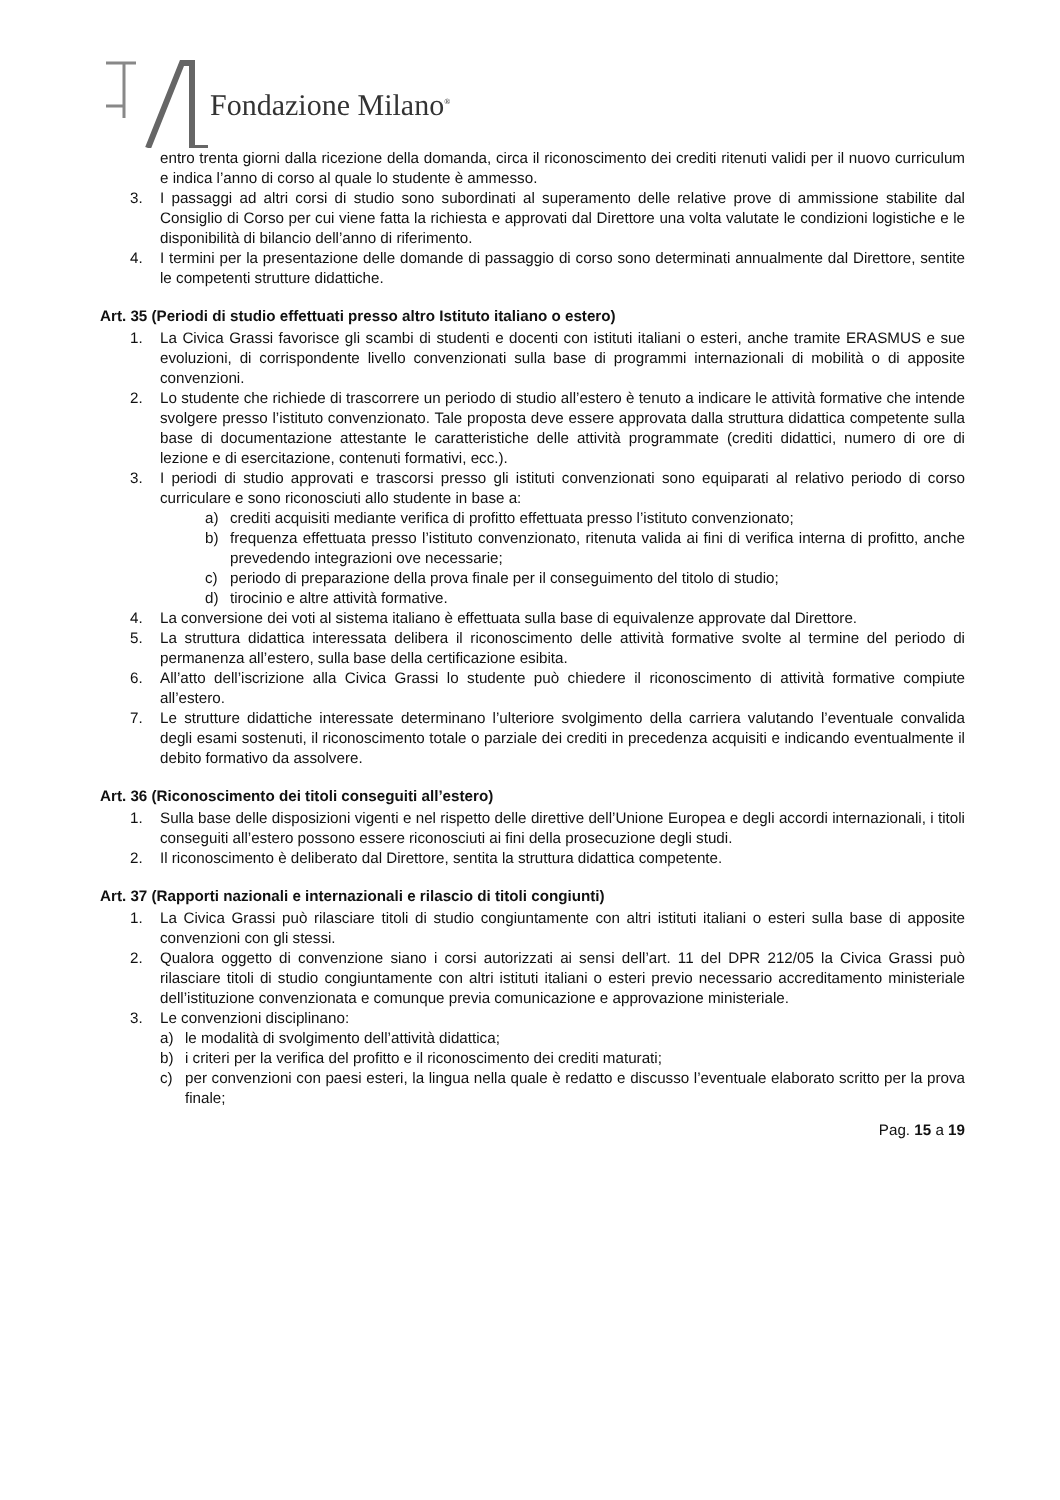Fondazione Milano<sup>®</sup>
entro trenta giorni dalla ricezione della domanda, circa il riconoscimento dei crediti ritenuti validi per il nuovo curriculum e indica l’anno di corso al quale lo studente è ammesso.
3. I passaggi ad altri corsi di studio sono subordinati al superamento delle relative prove di ammissione stabilite dal Consiglio di Corso per cui viene fatta la richiesta e approvati dal Direttore una volta valutate le condizioni logistiche e le disponibilità di bilancio dell’anno di riferimento.
4. I termini per la presentazione delle domande di passaggio di corso sono determinati annualmente dal Direttore, sentite le competenti strutture didattiche.
Art. 35 (Periodi di studio effettuati presso altro Istituto italiano o estero)
1. La Civica Grassi favorisce gli scambi di studenti e docenti con istituti italiani o esteri, anche tramite ERASMUS e sue evoluzioni, di corrispondente livello convenzionati sulla base di programmi internazionali di mobilità o di apposite convenzioni.
2. Lo studente che richiede di trascorrere un periodo di studio all’estero è tenuto a indicare le attività formative che intende svolgere presso l’istituto convenzionato. Tale proposta deve essere approvata dalla struttura didattica competente sulla base di documentazione attestante le caratteristiche delle attività programmate (crediti didattici, numero di ore di lezione e di esercitazione, contenuti formativi, ecc.).
3. I periodi di studio approvati e trascorsi presso gli istituti convenzionati sono equiparati al relativo periodo di corso curriculare e sono riconosciuti allo studente in base a:
a) crediti acquisiti mediante verifica di profitto effettuata presso l’istituto convenzionato;
b) frequenza effettuata presso l’istituto convenzionato, ritenuta valida ai fini di verifica interna di profitto, anche prevedendo integrazioni ove necessarie;
c) periodo di preparazione della prova finale per il conseguimento del titolo di studio;
d) tirocinio e altre attività formative.
4. La conversione dei voti al sistema italiano è effettuata sulla base di equivalenze approvate dal Direttore.
5. La struttura didattica interessata delibera il riconoscimento delle attività formative svolte al termine del periodo di permanenza all’estero, sulla base della certificazione esibita.
6. All’atto dell’iscrizione alla Civica Grassi lo studente può chiedere il riconoscimento di attività formative compiute all’estero.
7. Le strutture didattiche interessate determinano l’ulteriore svolgimento della carriera valutando l’eventuale convalida degli esami sostenuti, il riconoscimento totale o parziale dei crediti in precedenza acquisiti e indicando eventualmente il debito formativo da assolvere.
Art. 36 (Riconoscimento dei titoli conseguiti all’estero)
1. Sulla base delle disposizioni vigenti e nel rispetto delle direttive dell’Unione Europea e degli accordi internazionali, i titoli conseguiti all’estero possono essere riconosciuti ai fini della prosecuzione degli studi.
2. Il riconoscimento è deliberato dal Direttore, sentita la struttura didattica competente.
Art. 37 (Rapporti nazionali e internazionali e rilascio di titoli congiunti)
1. La Civica Grassi può rilasciare titoli di studio congiuntamente con altri istituti italiani o esteri sulla base di apposite convenzioni con gli stessi.
2. Qualora oggetto di convenzione siano i corsi autorizzati ai sensi dell’art. 11 del DPR 212/05 la Civica Grassi può rilasciare titoli di studio congiuntamente con altri istituti italiani o esteri previo necessario accreditamento ministeriale dell’istituzione convenzionata e comunque previa comunicazione e approvazione ministeriale.
3. Le convenzioni disciplinano:
a) le modalità di svolgimento dell’attività didattica;
b) i criteri per la verifica del profitto e il riconoscimento dei crediti maturati;
c) per convenzioni con paesi esteri, la lingua nella quale è redatto e discusso l’eventuale elaborato scritto per la prova finale;
Pag. 15 a 19